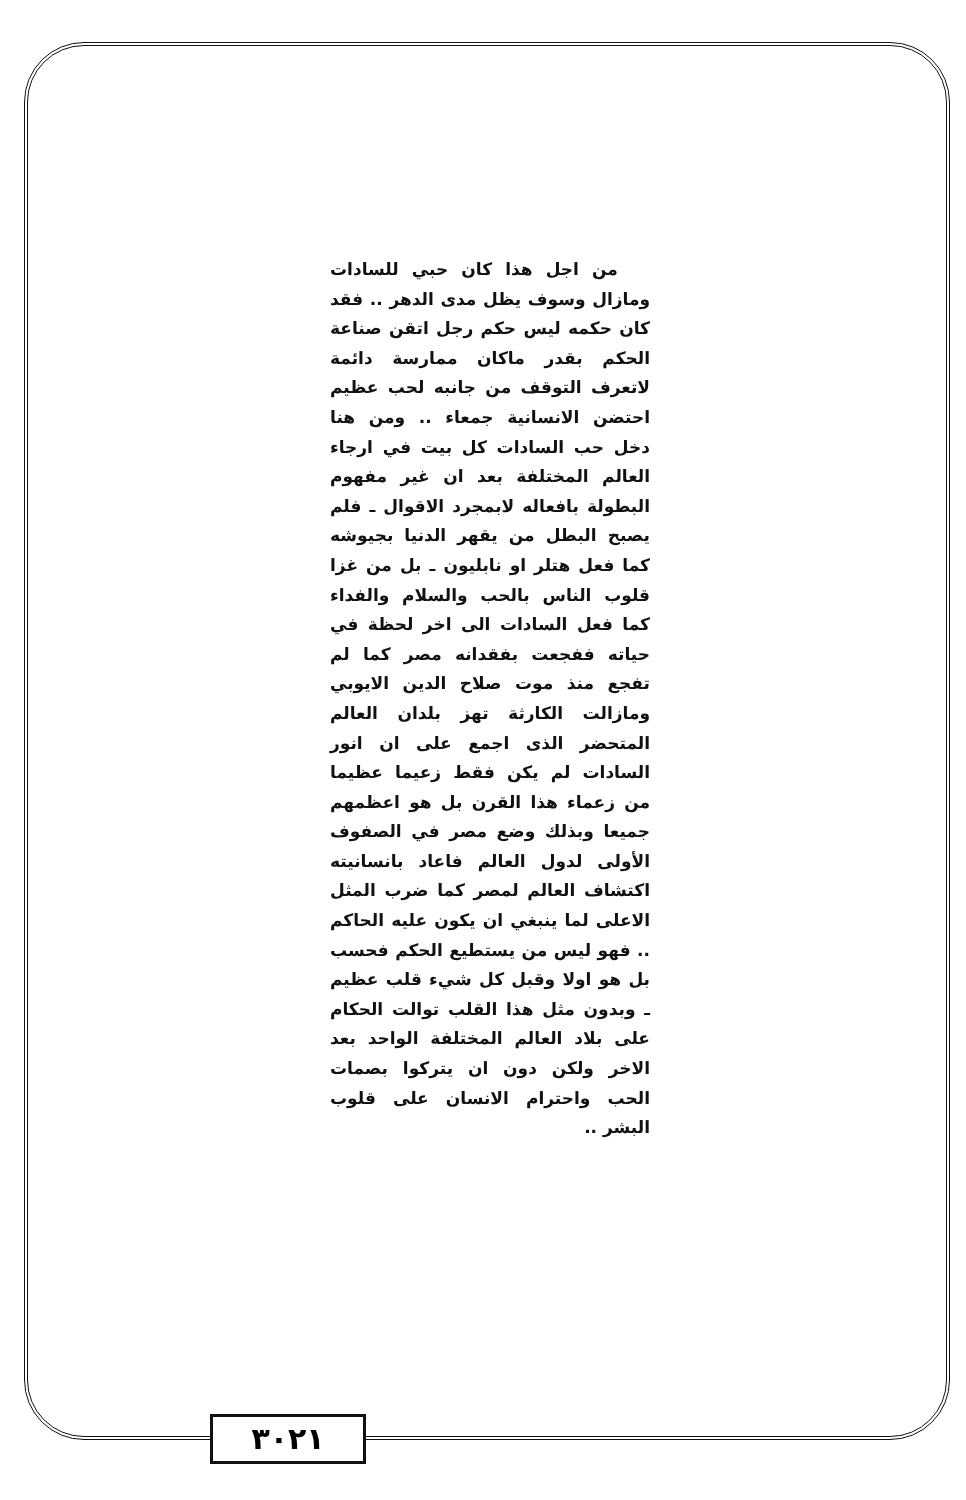من اجل هذا كان حبي للسادات ومازال وسوف يظل مدى الدهر .. فقد كان حكمه ليس حكم رجل اتقن صناعة الحكم بقدر ماكان ممارسة دائمة لاتعرف التوقف من جانبه لحب عظيم احتضن الانسانية جمعاء .. ومن هنا دخل حب السادات كل بيت في ارجاء العالم المختلفة بعد ان غير مفهوم البطولة بافعاله لابمجرد الاقوال ـ فلم يصبح البطل من يقهر الدنيا بجيوشه كما فعل هتلر او نابليون ـ بل من غزا قلوب الناس بالحب والسلام والفداء كما فعل السادات الى اخر لحظة في حياته ففجعت بفقدانه مصر كما لم تفجع منذ موت صلاح الدين الايوبي ومازالت الكارثة تهز بلدان العالم المتحضر الذى اجمع على ان انور السادات لم يكن فقط زعيما عظيما من زعماء هذا القرن بل هو اعظمهم جميعا وبذلك وضع مصر في الصفوف الأولى لدول العالم فاعاد بانسانيته اكتشاف العالم لمصر كما ضرب المثل الاعلى لما ينبغي ان يكون عليه الحاكم .. فهو ليس من يستطيع الحكم فحسب بل هو اولا وقبل كل شيء قلب عظيم ـ وبدون مثل هذا القلب توالت الحكام على بلاد العالم المختلفة الواحد بعد الاخر ولكن دون ان يتركوا بصمات الحب واحترام الانسان على قلوب البشر ..
٣٠٢١